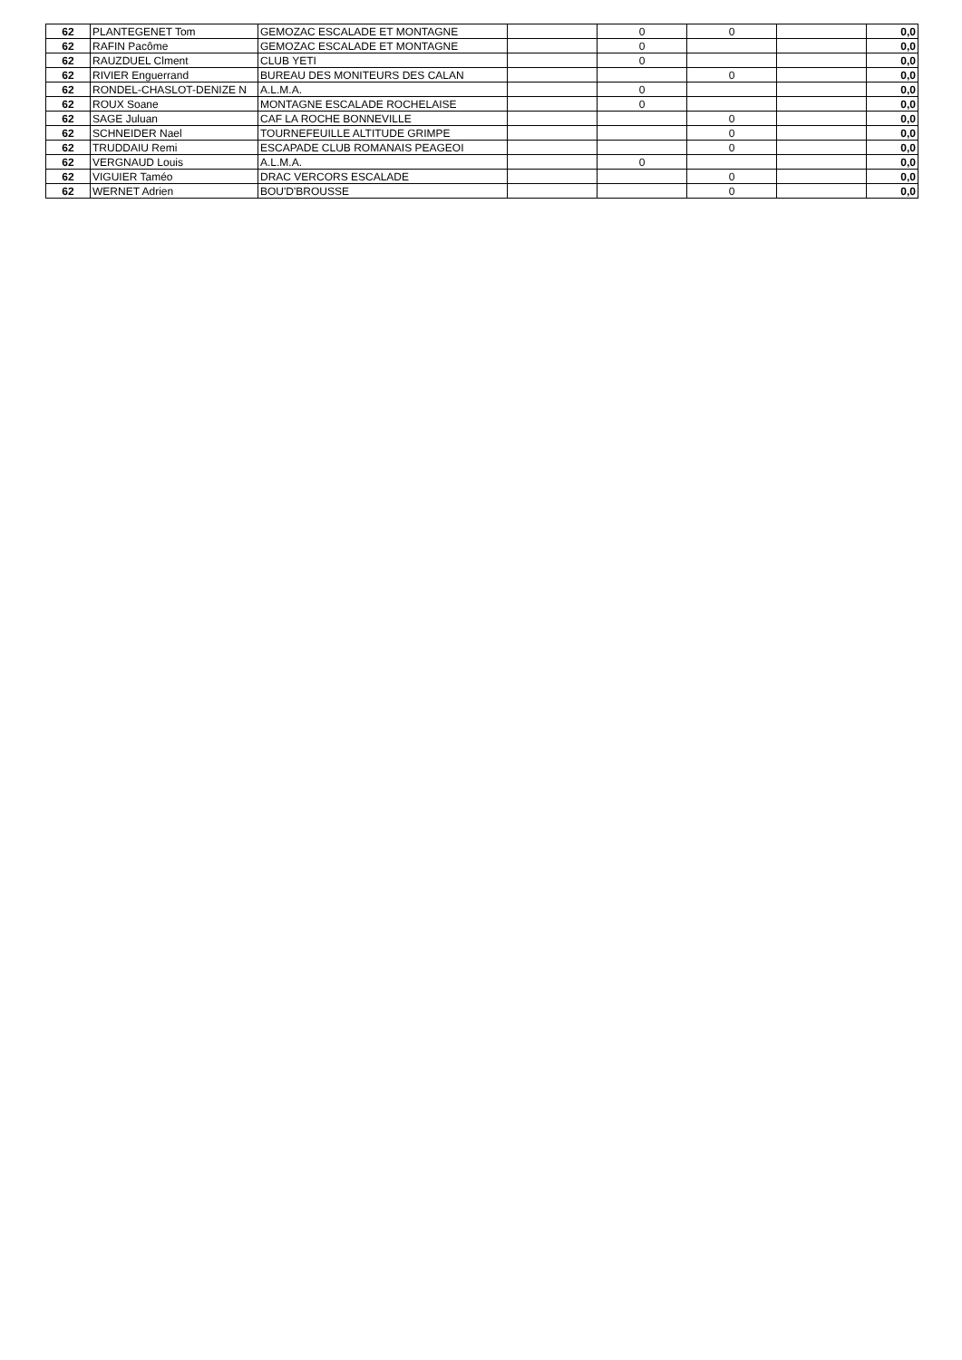| 62 | PLANTEGENET Tom | GEMOZAC ESCALADE ET MONTAGNE | | 0 | 0 | | 0,0 |
| 62 | RAFIN Pacôme | GEMOZAC ESCALADE ET MONTAGNE | | 0 | | | 0,0 |
| 62 | RAUZDUEL Clment | CLUB YETI | | 0 | | | 0,0 |
| 62 | RIVIER Enguerrand | BUREAU DES MONITEURS DES CALAN | | | 0 | | 0,0 |
| 62 | RONDEL-CHASLOT-DENIZE N | A.L.M.A. | | 0 | | | 0,0 |
| 62 | ROUX Soane | MONTAGNE ESCALADE ROCHELAISE | | 0 | | | 0,0 |
| 62 | SAGE Juluan | CAF LA ROCHE BONNEVILLE | | | 0 | | 0,0 |
| 62 | SCHNEIDER Nael | TOURNEFEUILLE ALTITUDE GRIMPE | | | 0 | | 0,0 |
| 62 | TRUDDAIU Remi | ESCAPADE CLUB ROMANAIS PEAGEOI | | | 0 | | 0,0 |
| 62 | VERGNAUD Louis | A.L.M.A. | | 0 | | | 0,0 |
| 62 | VIGUIER Taméo | DRAC VERCORS ESCALADE | | | 0 | | 0,0 |
| 62 | WERNET Adrien | BOU'D'BROUSSE | | | 0 | | 0,0 |